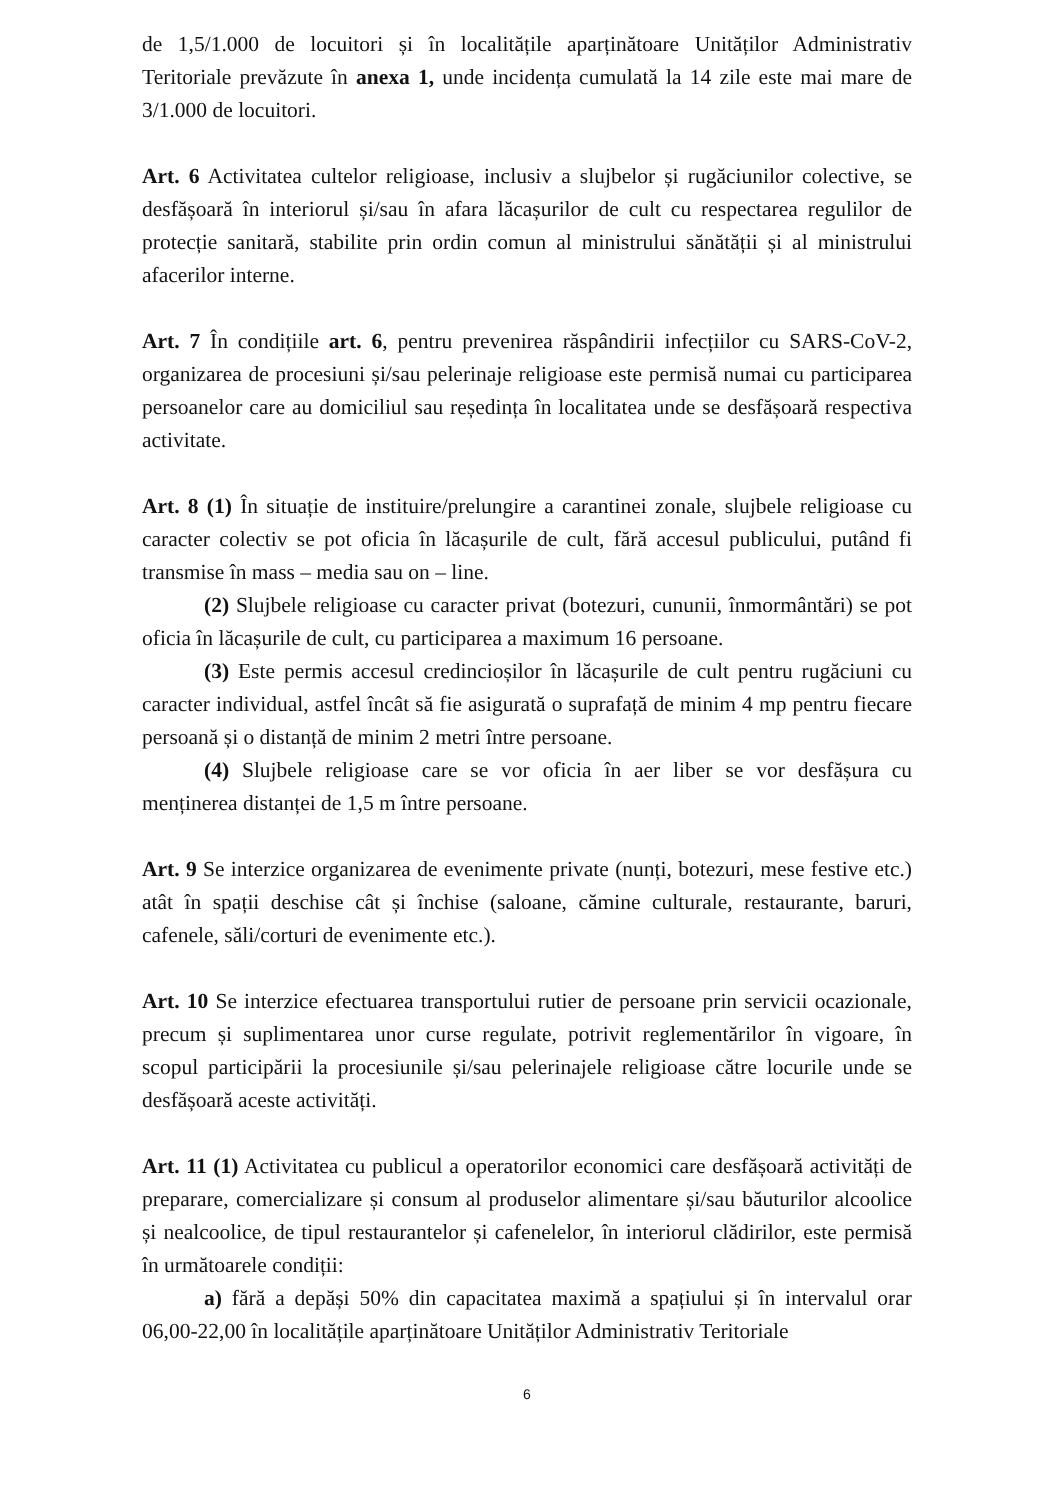de 1,5/1.000 de locuitori și în localitățile aparținătoare Unităților Administrativ Teritoriale prevăzute în anexa 1, unde incidența cumulată la 14 zile este mai mare de 3/1.000 de locuitori.
Art. 6 Activitatea cultelor religioase, inclusiv a slujbelor și rugăciunilor colective, se desfășoară în interiorul și/sau în afara lăcașurilor de cult cu respectarea regulilor de protecție sanitară, stabilite prin ordin comun al ministrului sănătății și al ministrului afacerilor interne.
Art. 7 În condițiile art. 6, pentru prevenirea răspândirii infecțiilor cu SARS-CoV-2, organizarea de procesiuni și/sau pelerinaje religioase este permisă numai cu participarea persoanelor care au domiciliul sau reședința în localitatea unde se desfășoară respectiva activitate.
Art. 8 (1) În situație de instituire/prelungire a carantinei zonale, slujbele religioase cu caracter colectiv se pot oficia în lăcașurile de cult, fără accesul publicului, putând fi transmise în mass – media sau on – line.
(2) Slujbele religioase cu caracter privat (botezuri, cununii, înmormântări) se pot oficia în lăcașurile de cult, cu participarea a maximum 16 persoane.
(3) Este permis accesul credincioșilor în lăcașurile de cult pentru rugăciuni cu caracter individual, astfel încât să fie asigurată o suprafață de minim 4 mp pentru fiecare persoană și o distanță de minim 2 metri între persoane.
(4) Slujbele religioase care se vor oficia în aer liber se vor desfășura cu menținerea distanței de 1,5 m între persoane.
Art. 9 Se interzice organizarea de evenimente private (nunți, botezuri, mese festive etc.) atât în spații deschise cât și închise (saloane, cămine culturale, restaurante, baruri, cafenele, săli/corturi de evenimente etc.).
Art. 10 Se interzice efectuarea transportului rutier de persoane prin servicii ocazionale, precum și suplimentarea unor curse regulate, potrivit reglementărilor în vigoare, în scopul participării la procesiunile și/sau pelerinajele religioase către locurile unde se desfășoară aceste activități.
Art. 11 (1) Activitatea cu publicul a operatorilor economici care desfășoară activități de preparare, comercializare și consum al produselor alimentare și/sau băuturilor alcoolice și nealcoolice, de tipul restaurantelor și cafenelelor, în interiorul clădirilor, este permisă în următoarele condiții:
a) fără a depăși 50% din capacitatea maximă a spațiului și în intervalul orar 06,00-22,00 în localitățile aparținătoare Unităților Administrativ Teritoriale
6